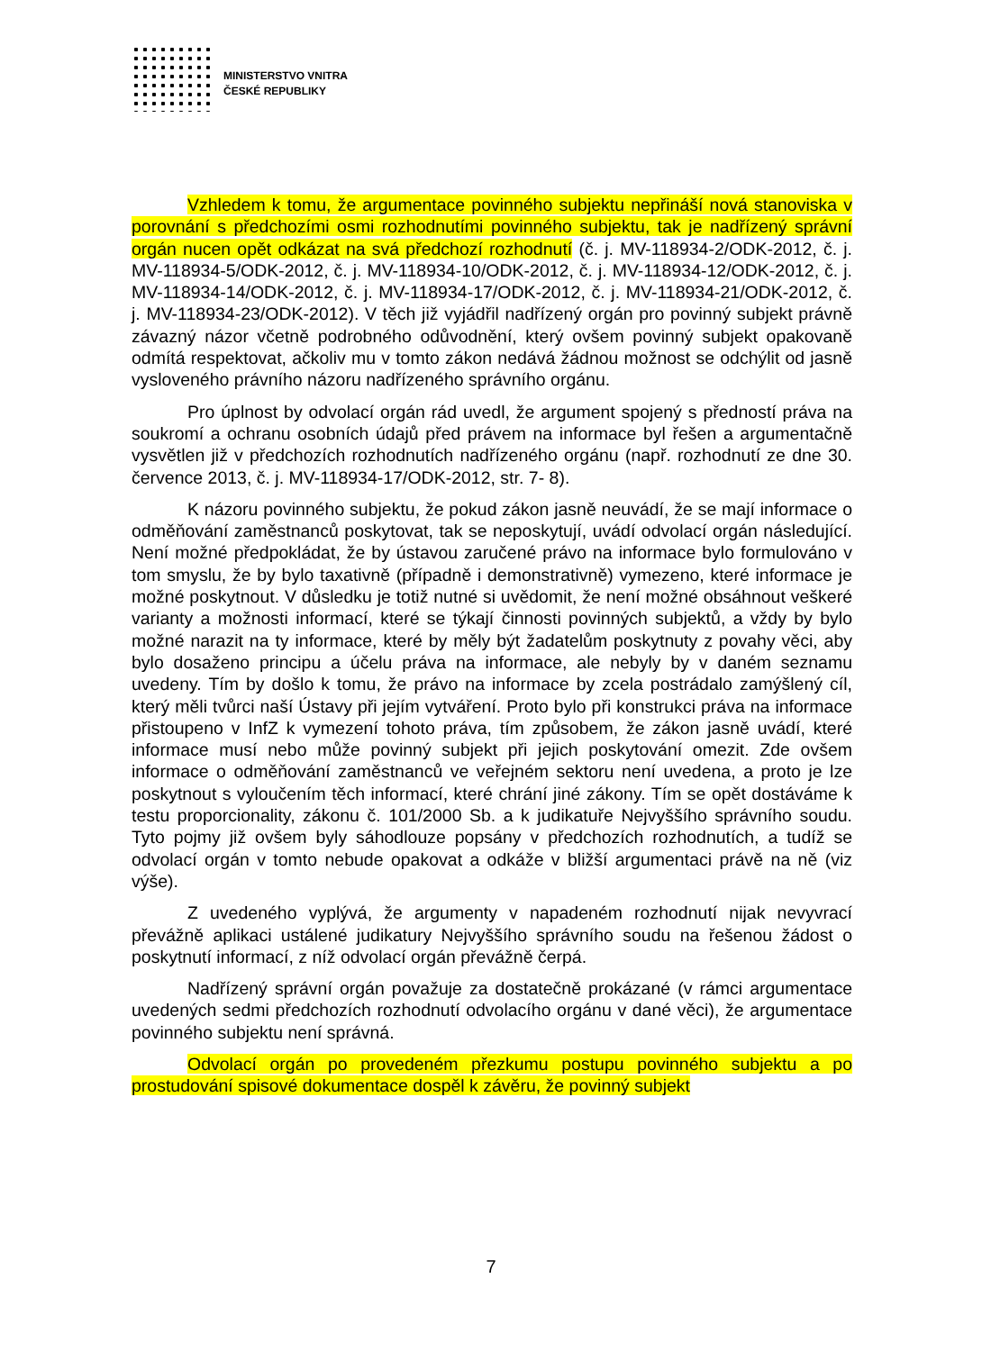MINISTERSTVO VNITRA
ČESKÉ REPUBLIKY
Vzhledem k tomu, že argumentace povinného subjektu nepřináší nová stanoviska v porovnání s předchozími osmi rozhodnutími povinného subjektu, tak je nadřízený správní orgán nucen opět odkázat na svá předchozí rozhodnutí (č. j. MV-118934-2/ODK-2012, č. j. MV-118934-5/ODK-2012, č. j. MV-118934-10/ODK-2012, č. j. MV-118934-12/ODK-2012, č. j. MV-118934-14/ODK-2012, č. j. MV-118934-17/ODK-2012, č. j. MV-118934-21/ODK-2012, č. j. MV-118934-23/ODK-2012). V těch již vyjádřil nadřízený orgán pro povinný subjekt právně závazný názor včetně podrobného odůvodnění, který ovšem povinný subjekt opakovaně odmítá respektovat, ačkoliv mu v tomto zákon nedává žádnou možnost se odchýlit od jasně vysloveného právního názoru nadřízeného správního orgánu.
Pro úplnost by odvolací orgán rád uvedl, že argument spojený s předností práva na soukromí a ochranu osobních údajů před právem na informace byl řešen a argumentačně vysvětlen již v předchozích rozhodnutích nadřízeného orgánu (např. rozhodnutí ze dne 30. července 2013, č. j. MV-118934-17/ODK-2012, str. 7- 8).
K názoru povinného subjektu, že pokud zákon jasně neuvádí, že se mají informace o odměňování zaměstnanců poskytovat, tak se neposkytují, uvádí odvolací orgán následující. Není možné předpokládat, že by ústavou zaručené právo na informace bylo formulováno v tom smyslu, že by bylo taxativně (případně i demonstrativně) vymezeno, které informace je možné poskytnout. V důsledku je totiž nutné si uvědomit, že není možné obsáhnout veškeré varianty a možnosti informací, které se týkají činnosti povinných subjektů, a vždy by bylo možné narazit na ty informace, které by měly být žadatelům poskytnuty z povahy věci, aby bylo dosaženo principu a účelu práva na informace, ale nebyly by v daném seznamu uvedeny. Tím by došlo k tomu, že právo na informace by zcela postrádalo zamýšlený cíl, který měli tvůrci naší Ústavy při jejím vytváření. Proto bylo při konstrukci práva na informace přistoupeno v InfZ k vymezení tohoto práva, tím způsobem, že zákon jasně uvádí, které informace musí nebo může povinný subjekt při jejich poskytování omezit. Zde ovšem informace o odměňování zaměstnanců ve veřejném sektoru není uvedena, a proto je lze poskytnout s vyloučením těch informací, které chrání jiné zákony. Tím se opět dostáváme k testu proporcionality, zákonu č. 101/2000 Sb. a k judikatuře Nejvyššího správního soudu. Tyto pojmy již ovšem byly sáhodlouze popsány v předchozích rozhodnutích, a tudíž se odvolací orgán v tomto nebude opakovat a odkáže v bližší argumentaci právě na ně (viz výše).
Z uvedeného vyplývá, že argumenty v napadeném rozhodnutí nijak nevyvrací převážně aplikaci ustálené judikatury Nejvyššího správního soudu na řešenou žádost o poskytnutí informací, z níž odvolací orgán převážně čerpá.
Nadřízený správní orgán považuje za dostatečně prokázané (v rámci argumentace uvedených sedmi předchozích rozhodnutí odvolacího orgánu v dané věci), že argumentace povinného subjektu není správná.
Odvolací orgán po provedeném přezkumu postupu povinného subjektu a po prostudování spisové dokumentace dospěl k závěru, že povinný subjekt
7